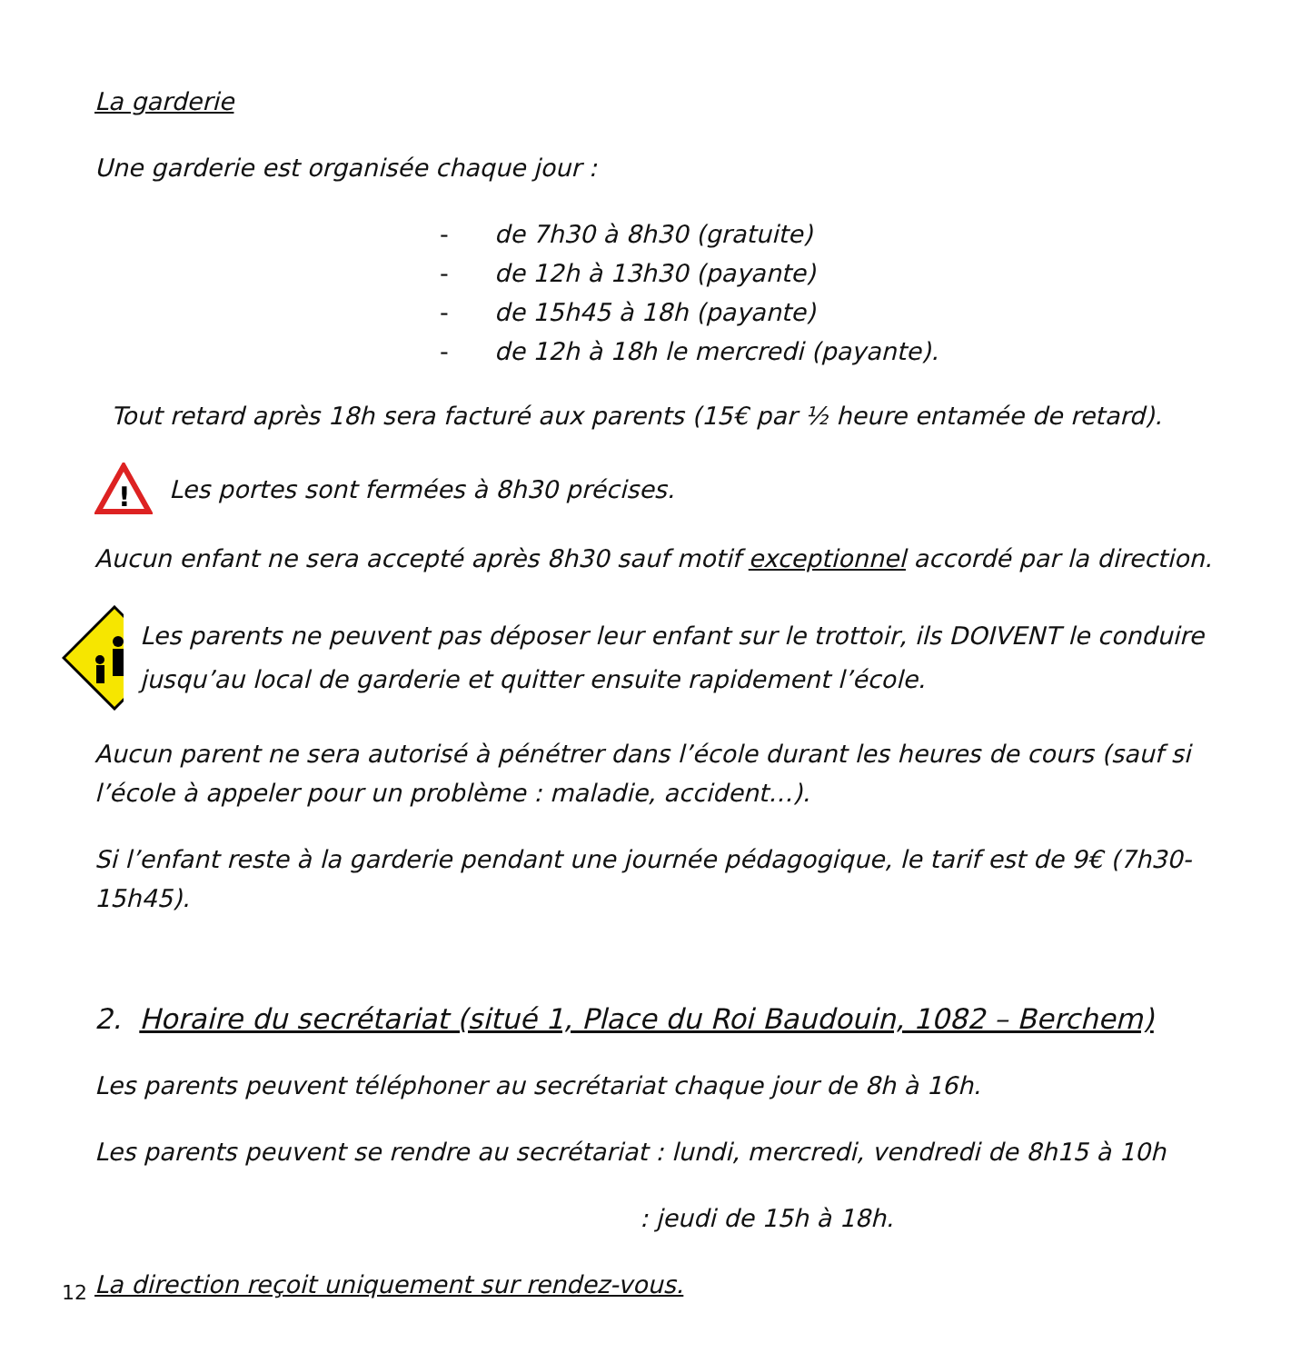La garderie
Une garderie est organisée chaque jour :
- de 7h30 à 8h30 (gratuite)
- de 12h à 13h30 (payante)
- de 15h45 à 18h (payante)
- de 12h à 18h le mercredi (payante).
Tout retard après 18h sera facturé aux parents (15€ par ½ heure entamée de retard).
!
Les portes sont fermées à 8h30 précises.
Aucun enfant ne sera accepté après 8h30 sauf motif exceptionnel accordé par la direction.
Les parents ne peuvent pas déposer leur enfant sur le trottoir, ils DOIVENT le conduire jusqu’au local de garderie et quitter ensuite rapidement l’école.
Aucun parent ne sera autorisé à pénétrer dans l’école durant les heures de cours (sauf si l’école à appeler pour un problème : maladie, accident…).
Si l’enfant reste à la garderie pendant une journée pédagogique, le tarif est de 9€ (7h30-15h45).
2. Horaire du secrétariat (situé 1, Place du Roi Baudouin, 1082 – Berchem)
Les parents peuvent téléphoner au secrétariat chaque jour de 8h à 16h.
Les parents peuvent se rendre au secrétariat : lundi, mercredi, vendredi de 8h15 à 10h
: jeudi de 15h à 18h.
La direction reçoit uniquement sur rendez-vous.
12